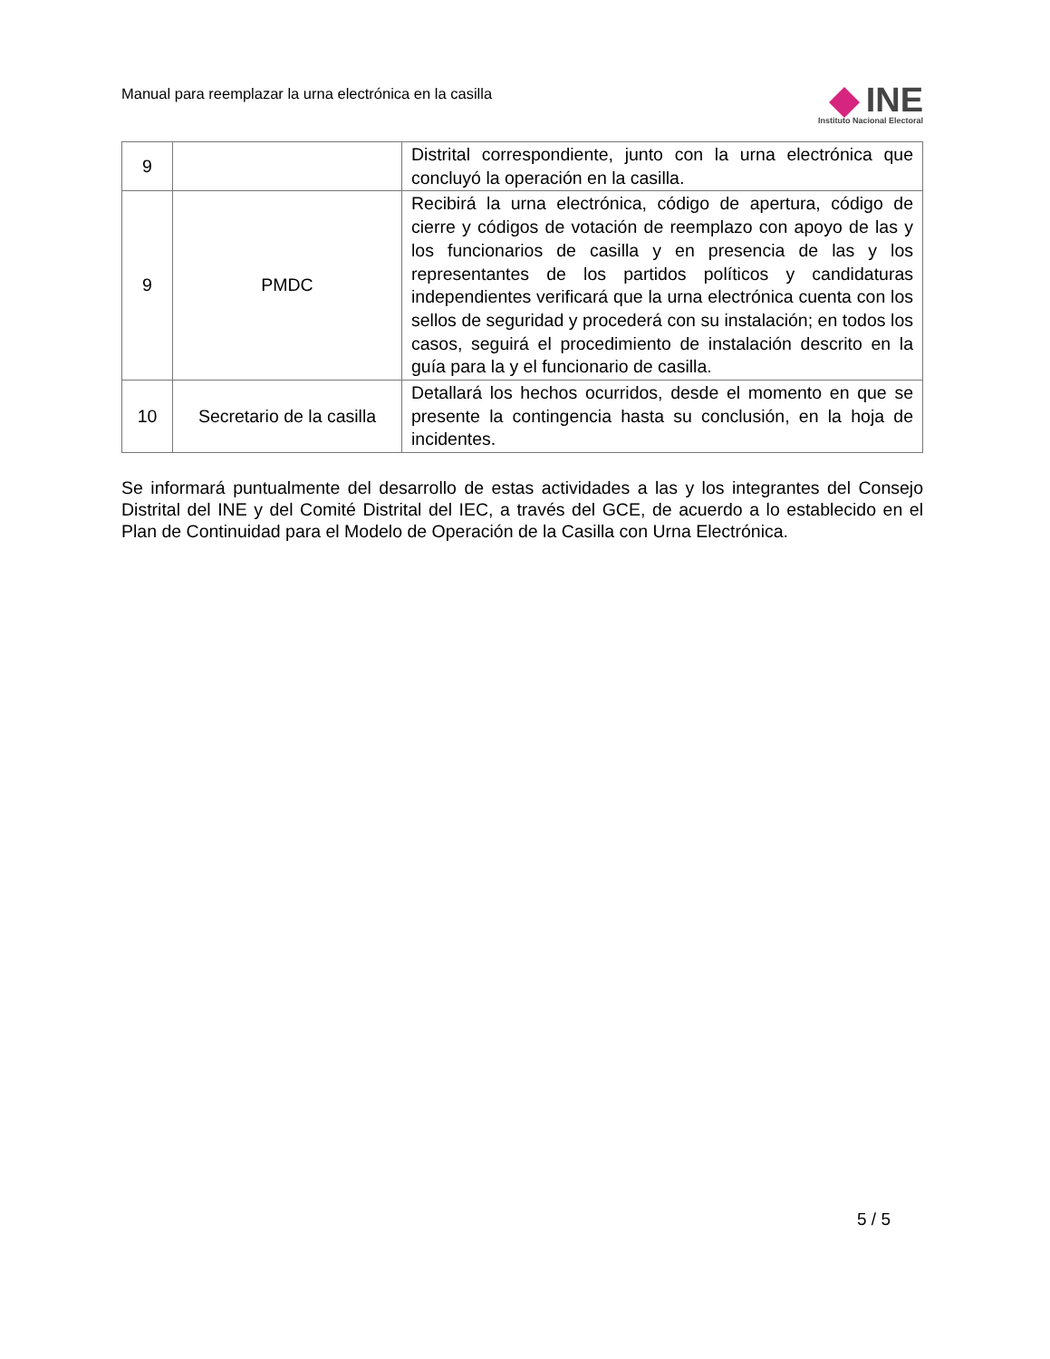Manual para reemplazar la urna electrónica en la casilla
INE
Instituto Nacional Electoral
| 9 | | Distrital correspondiente, junto con la urna electrónica que concluyó la operación en la casilla. |
| 9 | PMDC | Recibirá la urna electrónica, código de apertura, código de cierre y códigos de votación de reemplazo con apoyo de las y los funcionarios de casilla y en presencia de las y los representantes de los partidos políticos y candidaturas independientes verificará que la urna electrónica cuenta con los sellos de seguridad y procederá con su instalación; en todos los casos, seguirá el procedimiento de instalación descrito en la guía para la y el funcionario de casilla. |
| 10 | Secretario de la casilla | Detallará los hechos ocurridos, desde el momento en que se presente la contingencia hasta su conclusión, en la hoja de incidentes. |
Se informará puntualmente del desarrollo de estas actividades a las y los integrantes del Consejo Distrital del INE y del Comité Distrital del IEC, a través del GCE, de acuerdo a lo establecido en el Plan de Continuidad para el Modelo de Operación de la Casilla con Urna Electrónica.
5 / 5